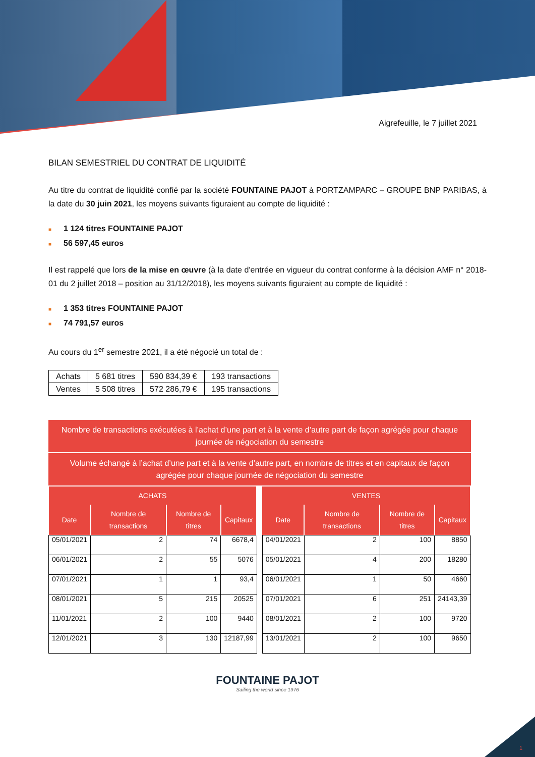Aigrefeuille, le 7 juillet 2021
BILAN SEMESTRIEL DU CONTRAT DE LIQUIDITÉ
Au titre du contrat de liquidité confié par la société FOUNTAINE PAJOT à PORTZAMPARC – GROUPE BNP PARIBAS, à la date du 30 juin 2021, les moyens suivants figuraient au compte de liquidité :
■ 1 124 titres FOUNTAINE PAJOT
■ 56 597,45 euros
Il est rappelé que lors de la mise en œuvre (à la date d'entrée en vigueur du contrat conforme à la décision AMF n° 2018-01 du 2 juillet 2018 – position au 31/12/2018), les moyens suivants figuraient au compte de liquidité :
■ 1 353 titres FOUNTAINE PAJOT
■ 74 791,57 euros
Au cours du 1<sup>er</sup> semestre 2021, il a été négocié un total de :
| Achats | 5 681 titres | 590 834,39 € | 193 transactions |
| Ventes | 5 508 titres | 572 286,79 € | 195 transactions |
Nombre de transactions exécutées à l’achat d’une part et à la vente d’autre part de façon agrégée pour chaque journée de négociation du semestre
Volume échangé à l’achat d’une part et à la vente d’autre part, en nombre de titres et en capitaux de façon agrégée pour chaque journée de négociation du semestre
| ACHATS | | | | | VENTES | | | |
| --- | --- | --- | --- | --- | --- | --- | --- | --- |
| Date | Nombre de transactions | Nombre de titres | Capitaux | | Date | Nombre de transactions | Nombre de titres | Capitaux |
| 05/01/2021 | 2 | 74 | 6678,4 | | 04/01/2021 | 2 | 100 | 8850 |
| 06/01/2021 | 2 | 55 | 5076 | | 05/01/2021 | 4 | 200 | 18280 |
| 07/01/2021 | 1 | 1 | 93,4 | | 06/01/2021 | 1 | 50 | 4660 |
| 08/01/2021 | 5 | 215 | 20525 | | 07/01/2021 | 6 | 251 | 24143,39 |
| 11/01/2021 | 2 | 100 | 9440 | | 08/01/2021 | 2 | 100 | 9720 |
| 12/01/2021 | 3 | 130 | 12187,99 | | 13/01/2021 | 2 | 100 | 9650 |
FOUNTAINE PAJOT
Sailing the world since 1976
1